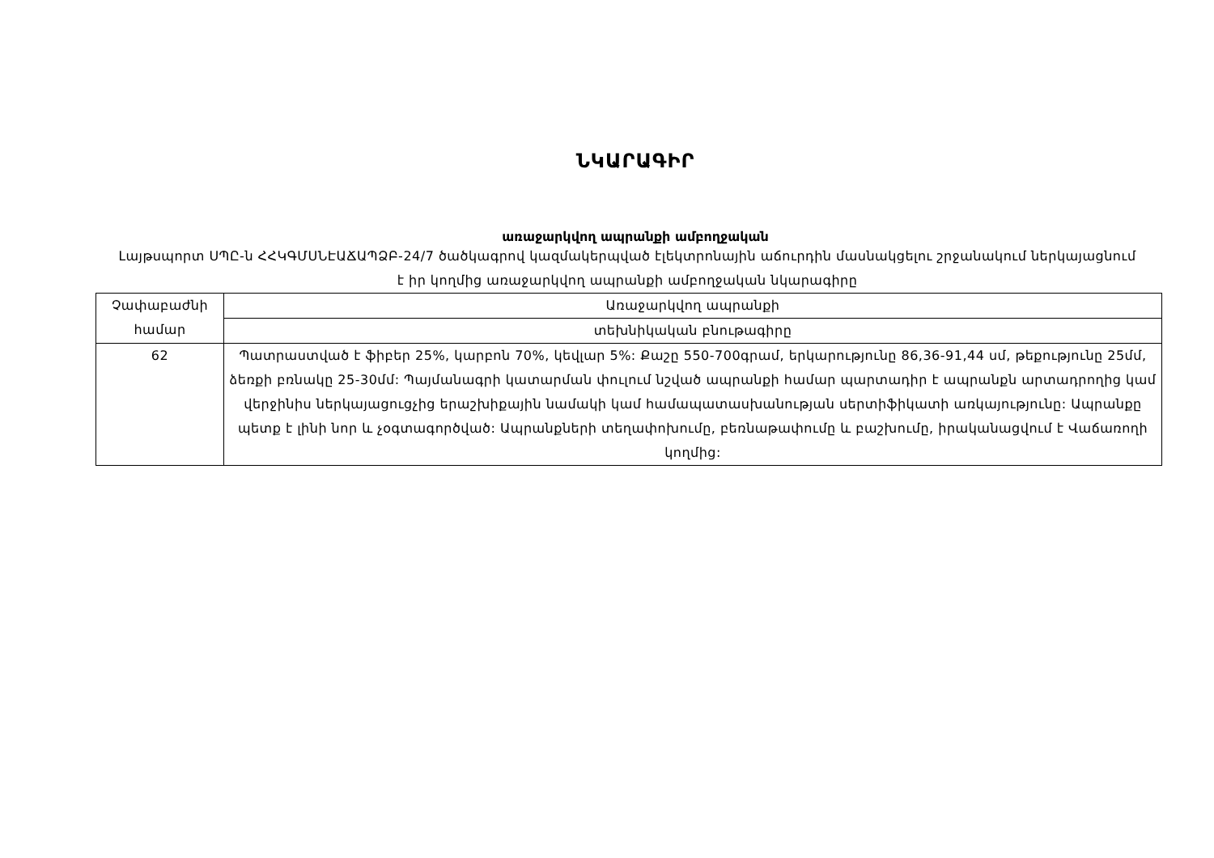ՆԿԱՐԱԳԻՐ
առաջարկվող ապրանքի ամբողջական
Լայթսպորտ ՍՊԸ-ն ՀՀԿԳՄՍՆԷԱՃԱՊՁԲ-24/7 ծածկագրով կազմակերպված էլեկտրոնային աճուրդին մասնակցելու շրջանակում ներկայացնում է իր կողմից առաջարկվող ապրանքի ամբողջական նկարագիրը
| Չափաբաժնի համար | Առաջարկվող ապրանքի |
| | տեխնիկական բնութագիրը |
| 62 | Պատրաստված է ֆիբեր 25%, կարբոն 70%, կեվլար 5%: Քաշը 550-700գրամ, երկարությունը 86,36-91,44 սմ, թեքությունը 25մմ, ձեռքի բռնակը 25-30մմ: Պայմանագրի կատարման փուլում նշված ապրանքի համար պարտադիր է ապրանքն արտադրողից կամ վերջինիս ներկայացուցչից երաշխիքային նամակի կամ համապատասխանության սերտիֆիկատի առկայությունը: Ապրանքը պետք է լինի նոր և չօգտագործված: Ապրանքների տեղափոխումը, բեռնաթափումը և բաշխումը, իրականացվում է Վաճառողի կողմից: |